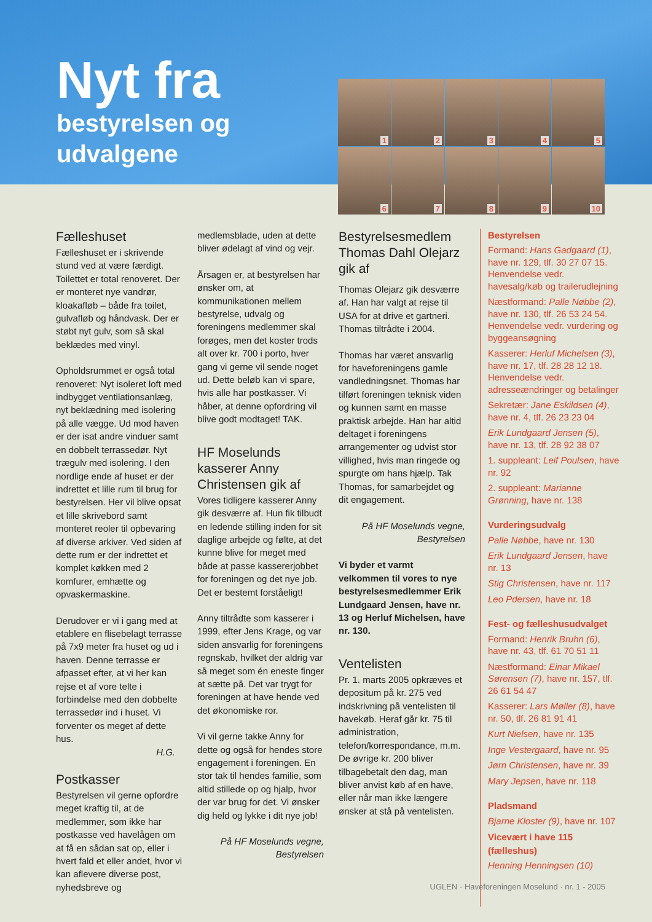Nyt fra
bestyrelsen og
udvalgene
1
2
3
4
5
6
7
8
9
10
Fælleshuset
Fælleshuset er i skrivende stund ved at være færdigt. Toilettet er total renoveret. Der er monteret nye vandrør, kloakafløb – både fra toilet, gulvafløb og håndvask. Der er støbt nyt gulv, som så skal beklædes med vinyl.
Opholdsrummet er også total renoveret: Nyt isoleret loft med indbygget ventilationsanlæg, nyt beklædning med isolering på alle vægge. Ud mod haven er der isat andre vinduer samt en dobbelt terrassedør. Nyt trægulv med isolering. I den nordlige ende af huset er der indrettet et lille rum til brug for bestyrelsen. Her vil blive opsat et lille skrivebord samt monteret reoler til opbevaring af diverse arkiver. Ved siden af dette rum er der indrettet et komplet køkken med 2 komfurer, emhætte og opvaskermaskine.
Derudover er vi i gang med at etablere en flisebelagt terrasse på 7x9 meter fra huset og ud i haven. Denne terrasse er afpasset efter, at vi her kan rejse et af vore telte i forbindelse med den dobbelte terrassedør ind i huset. Vi forventer os meget af dette hus.
H.G.
Postkasser
Bestyrelsen vil gerne opfordre meget kraftig til, at de medlemmer, som ikke har postkasse ved havelågen om at få en sådan sat op, eller i hvert fald et eller andet, hvor vi kan aflevere diverse post, nyhedsbreve og
medlemsblade, uden at dette bliver ødelagt af vind og vejr.
Årsagen er, at bestyrelsen har ønsker om, at kommunikationen mellem bestyrelse, udvalg og foreningens medlemmer skal forøges, men det koster trods alt over kr. 700 i porto, hver gang vi gerne vil sende noget ud. Dette beløb kan vi spare, hvis alle har postkasser. Vi håber, at denne opfordring vil blive godt modtaget! TAK.
HF Moselunds kasserer Anny Christensen gik af
Vores tidligere kasserer Anny gik desværre af. Hun fik tilbudt en ledende stilling inden for sit daglige arbejde og følte, at det kunne blive for meget med både at passe kassererjobbet for foreningen og det nye job. Det er bestemt forståeligt!
Anny tiltrådte som kasserer i 1999, efter Jens Krage, og var siden ansvarlig for foreningens regnskab, hvilket der aldrig var så meget som én eneste finger at sætte på. Det var trygt for foreningen at have hende ved det økonomiske ror.
Vi vil gerne takke Anny for dette og også for hendes store engagement i foreningen. En stor tak til hendes familie, som altid stillede op og hjalp, hvor der var brug for det. Vi ønsker dig held og lykke i dit nye job!
På HF Moselunds vegne,
Bestyrelsen
Bestyrelsesmedlem Thomas Dahl Olejarz gik af
Thomas Olejarz gik desværre af. Han har valgt at rejse til USA for at drive et gartneri. Thomas tiltrådte i 2004.
Thomas har været ansvarlig for haveforeningens gamle vandledningsnet. Thomas har tilført foreningen teknisk viden og kunnen samt en masse praktisk arbejde. Han har altid deltaget i foreningens arrangementer og udvist stor villighed, hvis man ringede og spurgte om hans hjælp. Tak Thomas, for samarbejdet og dit engagement.
På HF Moselunds vegne,
Bestyrelsen
Vi byder et varmt velkommen til vores to nye bestyrelsesmedlemmer Erik Lundgaard Jensen, have nr. 13 og Herluf Michelsen, have nr. 130.
Ventelisten
Pr. 1. marts 2005 opkræves et depositum på kr. 275 ved indskrivning på ventelisten til havekøb. Heraf går kr. 75 til administration, telefon/korrespondance, m.m. De øvrige kr. 200 bliver tilbagebetalt den dag, man bliver anvist køb af en have, eller når man ikke længere ønsker at stå på ventelisten.
Bestyrelsen
Formand: Hans Gadgaard (1), have nr. 129, tlf. 30 27 07 15. Henvendelse vedr. havesalg/køb og trailerudlejning
Næstformand: Palle Nøbbe (2), have nr. 130, tlf. 26 53 24 54. Henvendelse vedr. vurdering og byggeansøgning
Kasserer: Herluf Michelsen (3), have nr. 17, tlf. 28 28 12 18. Henvendelse vedr. adresseændringer og betalinger
Sekretær: Jane Eskildsen (4), have nr. 4, tlf. 26 23 23 04
Erik Lundgaard Jensen (5), have nr. 13, tlf. 28 92 38 07
1. suppleant: Leif Poulsen, have nr. 92
2. suppleant: Marianne Grønning, have nr. 138
Vurderingsudvalg
Palle Nøbbe, have nr. 130
Erik Lundgaard Jensen, have nr. 13
Stig Christensen, have nr. 117
Leo Pdersen, have nr. 18
Fest- og fælleshusudvalget
Formand: Henrik Bruhn (6), have nr. 43, tlf. 61 70 51 11
Næstformand: Einar Mikael Sørensen (7), have nr. 157, tlf. 26 61 54 47
Kasserer: Lars Møller (8), have nr. 50, tlf. 26 81 91 41
Kurt Nielsen, have nr. 135
Inge Vestergaard, have nr. 95
Jørn Christensen, have nr. 39
Mary Jepsen, have nr. 118
Pladsmand
Bjarne Kloster (9), have nr. 107
Vicevært i have 115 (fælleshus)
Henning Henningsen (10)
UGLEN · Haveforeningen Moselund · nr. 1 - 2005